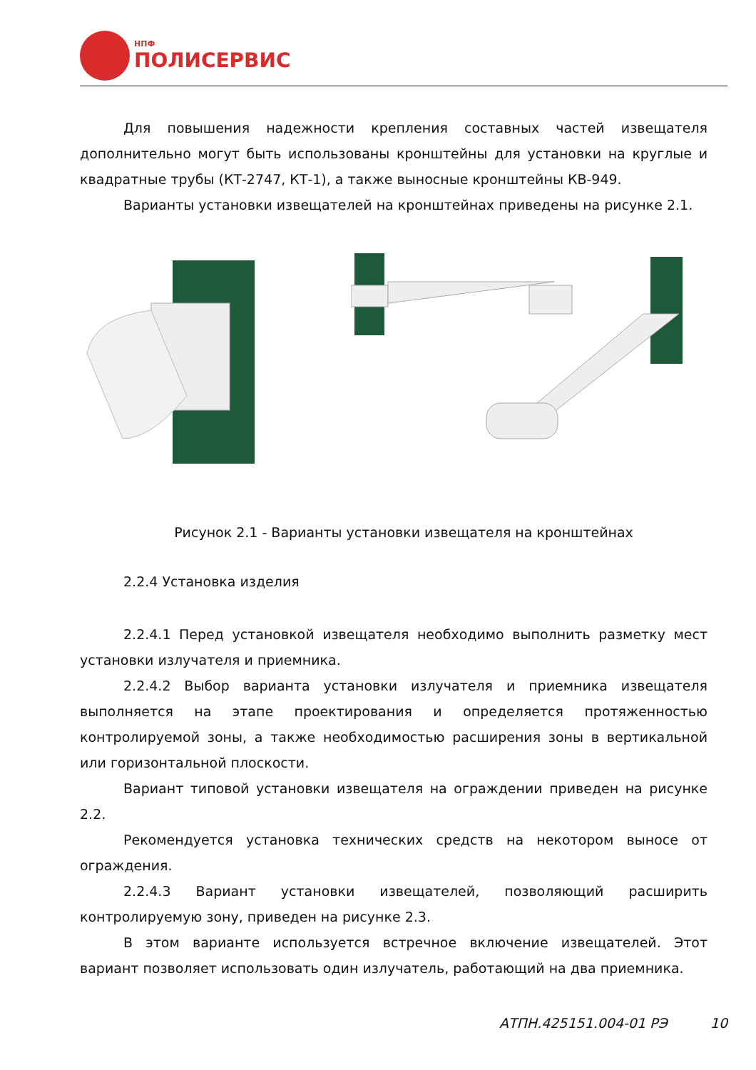НПФ
ПОЛИСЕРВИС
Для повышения надежности крепления составных частей извещателя дополнительно могут быть использованы кронштейны для установки на круглые и квадратные трубы (КТ-2747, КТ-1), а также выносные кронштейны КВ-949.
Варианты установки извещателей на кронштейнах приведены на рисунке 2.1.
Рисунок 2.1 - Варианты установки извещателя на кронштейнах
2.2.4 Установка изделия
2.2.4.1 Перед установкой извещателя необходимо выполнить разметку мест установки излучателя и приемника.
2.2.4.2 Выбор варианта установки излучателя и приемника извещателя выполняется на этапе проектирования и определяется протяженностью контролируемой зоны, а также необходимостью расширения зоны в вертикальной или горизонтальной плоскости.
Вариант типовой установки извещателя на ограждении приведен на рисунке 2.2.
Рекомендуется установка технических средств на некотором выносе от ограждения.
2.2.4.3 Вариант установки извещателей, позволяющий расширить контролируемую зону, приведен на рисунке 2.3.
В этом варианте используется встречное включение извещателей. Этот вариант позволяет использовать один излучатель, работающий на два приемника.
АТПН.425151.004-01 РЭ 10